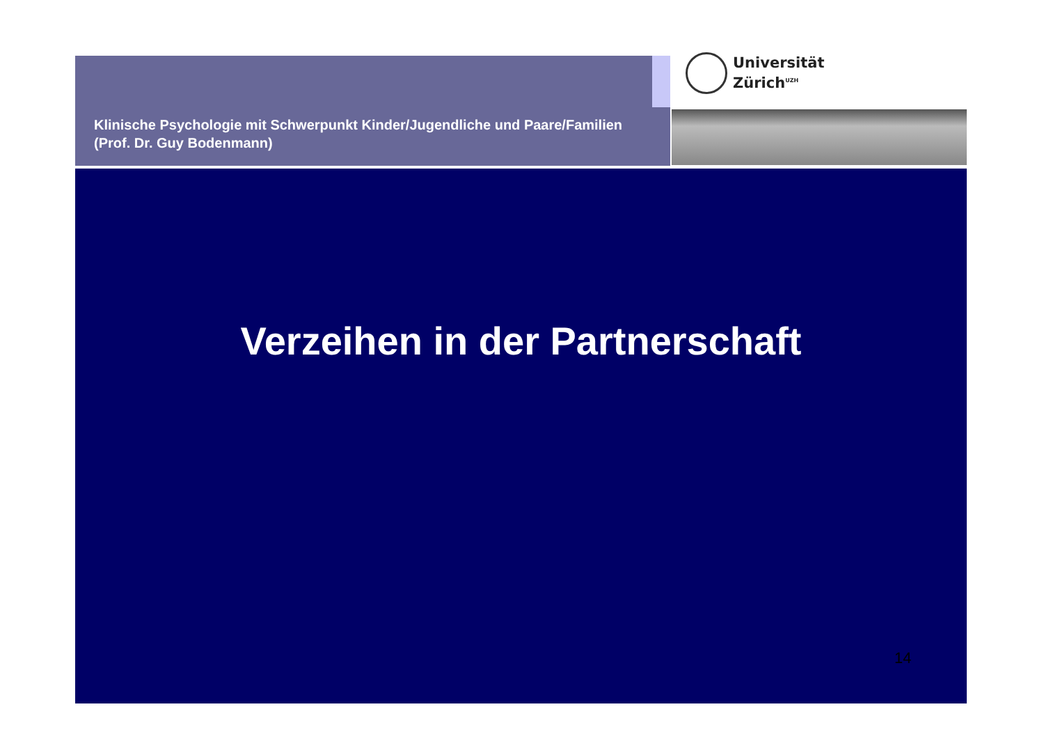Klinische Psychologie mit Schwerpunkt Kinder/Jugendliche und Paare/Familien (Prof. Dr. Guy Bodenmann)
Universität
Zürich<sup>UZH</sup>
Verzeihen in der Partnerschaft
14